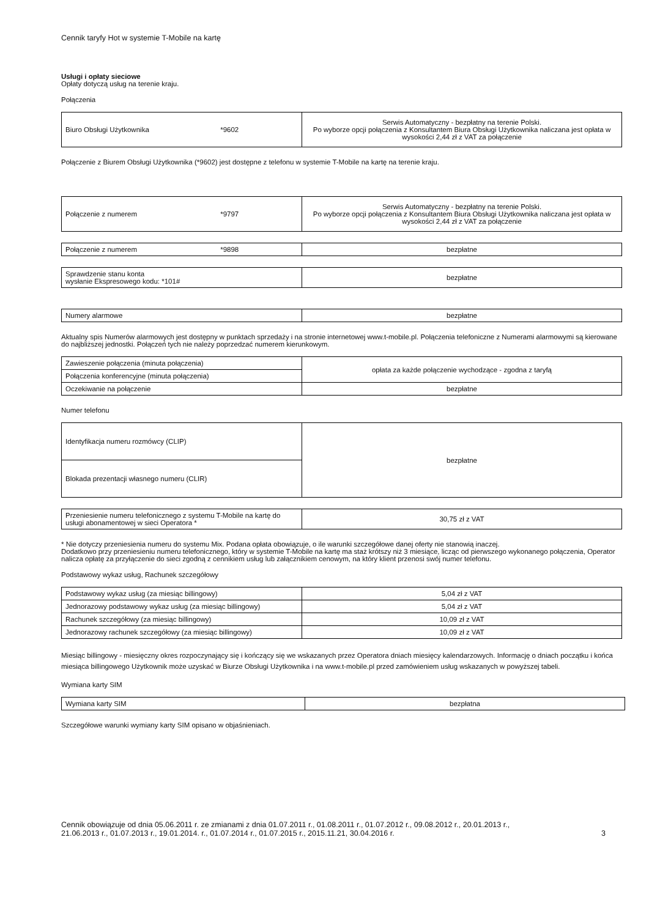Cennik taryfy Hot w systemie T-Mobile na kartę
Usługi i opłaty sieciowe
Opłaty dotyczą usług na terenie kraju.
Połączenia
| Biuro Obsługi Użytkownika *9602 | Serwis Automatyczny - bezpłatny na terenie Polski. Po wyborze opcji połączenia z Konsultantem Biura Obsługi Użytkownika naliczana jest opłata w wysokości 2,44 zł z VAT za połączenie |
Połączenie z Biurem Obsługi Użytkownika (*9602) jest dostępne z telefonu w systemie T-Mobile na kartę na terenie kraju.
| Połączenie z numerem *9797 | Serwis Automatyczny - bezpłatny na terenie Polski. Po wyborze opcji połączenia z Konsultantem Biura Obsługi Użytkownika naliczana jest opłata w wysokości 2,44 zł z VAT za połączenie |
| Połączenie z numerem *9898 | bezpłatne |
| Sprawdzenie stanu konta wysłanie Ekspresowego kodu: *101# | bezpłatne |
| Numery alarmowe | bezpłatne |
Aktualny spis Numerów alarmowych jest dostępny w punktach sprzedaży i na stronie internetowej www.t-mobile.pl. Połączenia telefoniczne z Numerami alarmowymi są kierowane do najbliższej jednostki. Połączeń tych nie należy poprzedzać numerem kierunkowym.
| Zawieszenie połączenia (minuta połączenia) | opłata za każde połączenie wychodzące - zgodna z taryfą |
| Połączenia konferencyjne (minuta połączenia) | |
| Oczekiwanie na połączenie | bezpłatne |
Numer telefonu
| Identyfikacja numeru rozmówcy (CLIP) | bezpłatne |
| Blokada prezentacji własnego numeru (CLIR) | |
| Przeniesienie numeru telefonicznego z systemu T-Mobile na kartę do usługi abonamentowej w sieci Operatora * | 30,75 zł z VAT |
* Nie dotyczy przeniesienia numeru do systemu Mix. Podana opłata obowiązuje, o ile warunki szczegółowe danej oferty nie stanowią inaczej.
Dodatkowo przy przeniesieniu numeru telefonicznego, który w systemie T-Mobile na kartę ma staż krótszy niż 3 miesiące, licząc od pierwszego wykonanego połączenia, Operator nalicza opłatę za przyłączenie do sieci zgodną z cennikiem usług lub załącznikiem cenowym, na który klient przenosi swój numer telefonu.
Podstawowy wykaz usług, Rachunek szczegółowy
| Podstawowy wykaz usług (za miesiąc billingowy) | 5,04 zł z VAT |
| Jednorazowy podstawowy wykaz usług (za miesiąc billingowy) | 5,04 zł z VAT |
| Rachunek szczegółowy (za miesiąc billingowy) | 10,09 zł z VAT |
| Jednorazowy rachunek szczegółowy (za miesiąc billingowy) | 10,09 zł z VAT |
Miesiąc billingowy - miesięczny okres rozpoczynający się i kończący się we wskazanych przez Operatora dniach miesięcy kalendarzowych. Informację o dniach początku i końca miesiąca billingowego Użytkownik może uzyskać w Biurze Obsługi Użytkownika i na www.t-mobile.pl przed zamówieniem usług wskazanych w powyższej tabeli.
Wymiana karty SIM
| Wymiana karty SIM | bezpłatna |
Szczegółowe warunki wymiany karty SIM opisano w objaśnieniach.
Cennik obowiązuje od dnia 05.06.2011 r. ze zmianami z dnia 01.07.2011 r., 01.08.2011 r., 01.07.2012 r., 09.08.2012 r., 20.01.2013 r.,
21.06.2013 r., 01.07.2013 r., 19.01.2014. r., 01.07.2014 r., 01.07.2015 r., 2015.11.21, 30.04.2016 r. 3